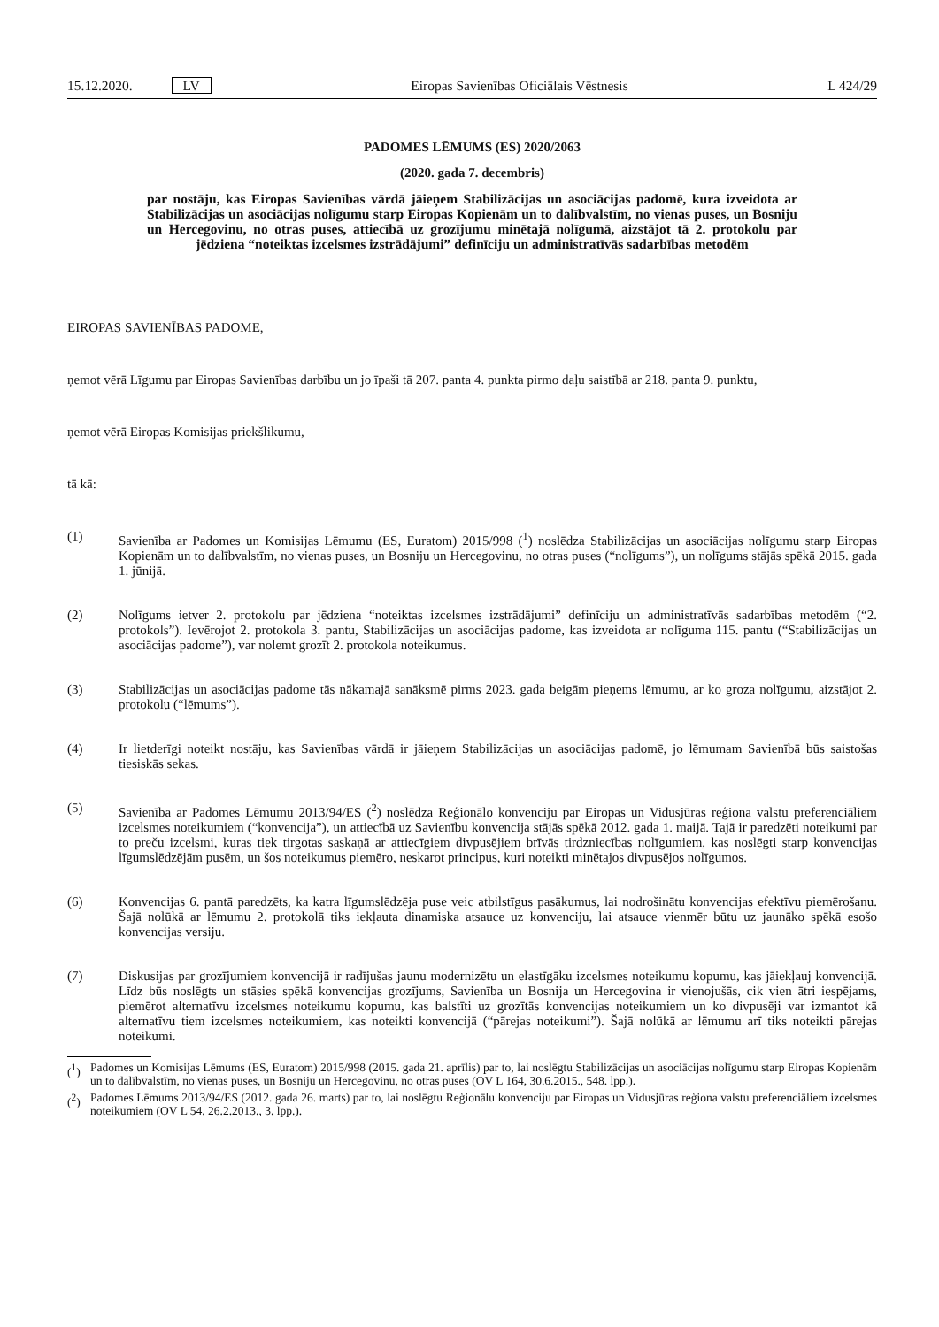15.12.2020. LV
Eiropas Savienības Oficiālais Vēstnesis
L 424/29
PADOMES LĒMUMS (ES) 2020/2063
(2020. gada 7. decembris)
par nostāju, kas Eiropas Savienības vārdā jāieņem Stabilizācijas un asociācijas padomē, kura izveidota ar Stabilizācijas un asociācijas nolīgumu starp Eiropas Kopienām un to dalībvalstīm, no vienas puses, un Bosniju un Hercegovinu, no otras puses, attiecībā uz grozījumu minētajā nolīgumā, aizstājot tā 2. protokolu par jēdziena “noteiktas izcelsmes izstrādājumi” definīciju un administratīvās sadarbības metodēm
EIROPAS SAVIENĪBAS PADOME,
ņemot vērā Līgumu par Eiropas Savienības darbību un jo īpaši tā 207. panta 4. punkta pirmo daļu saistībā ar 218. panta 9. punktu,
ņemot vērā Eiropas Komisijas priekšlikumu,
tā kā:
(1) Savienība ar Padomes un Komisijas Lēmumu (ES, Euratom) 2015/998 (<sup>1</sup>) noslēdza Stabilizācijas un asociācijas nolīgumu starp Eiropas Kopienām un to dalībvalstīm, no vienas puses, un Bosniju un Hercegovinu, no otras puses (“nolīgums”), un nolīgums stājās spēkā 2015. gada 1. jūnijā.
(2) Nolīgums ietver 2. protokolu par jēdziena “noteiktas izcelsmes izstrādājumi” definīciju un administratīvās sadarbības metodēm (“2. protokols”). Ievērojot 2. protokola 3. pantu, Stabilizācijas un asociācijas padome, kas izveidota ar nolīguma 115. pantu (“Stabilizācijas un asociācijas padome”), var nolemt grozīt 2. protokola noteikumus.
(3) Stabilizācijas un asociācijas padome tās nākamajā sanāksmē pirms 2023. gada beigām pieņems lēmumu, ar ko groza nolīgumu, aizstājot 2. protokolu (“lēmums”).
(4) Ir lietderīgi noteikt nostāju, kas Savienības vārdā ir jāieņem Stabilizācijas un asociācijas padomē, jo lēmumam Savienībā būs saistošas tiesiskās sekas.
(5) Savienība ar Padomes Lēmumu 2013/94/ES (<sup>2</sup>) noslēdza Reģionālo konvenciju par Eiropas un Vidusjūras reģiona valstu preferenciāliem izcelsmes noteikumiem (“konvencija”), un attiecībā uz Savienību konvencija stājās spēkā 2012. gada 1. maijā. Tajā ir paredzēti noteikumi par to preču izcelsmi, kuras tiek tirgotas saskaņā ar attiecīgiem divpusējiem brīvās tirdzniecības nolīgumiem, kas noslēgti starp konvencijas līgumslēdzējām pusēm, un šos noteikumus piemēro, neskarot principus, kuri noteikti minētajos divpusējos nolīgumos.
(6) Konvencijas 6. pantā paredzēts, ka katra līgumslēdzēja puse veic atbilstīgus pasākumus, lai nodrošinātu konvencijas efektīvu piemērošanu. Šajā nolūkā ar lēmumu 2. protokolā tiks iekļauta dinamiska atsauce uz konvenciju, lai atsauce vienmēr būtu uz jaunāko spēkā esošo konvencijas versiju.
(7) Diskusijas par grozījumiem konvencijā ir radījušas jaunu modernizētu un elastīgāku izcelsmes noteikumu kopumu, kas jāiekļauj konvencijā. Līdz būs noslēgts un stāsies spēkā konvencijas grozījums, Savienība un Bosnija un Hercegovina ir vienojušās, cik vien ātri iespējams, piemērot alternatīvu izcelsmes noteikumu kopumu, kas balstīti uz grozītās konvencijas noteikumiem un ko divpusēji var izmantot kā alternatīvu tiem izcelsmes noteikumiem, kas noteikti konvencijā (“pārejas noteikumi”). Šajā nolūkā ar lēmumu arī tiks noteikti pārejas noteikumi.
(<sup>1</sup>) Padomes un Komisijas Lēmums (ES, Euratom) 2015/998 (2015. gada 21. aprīlis) par to, lai noslēgtu Stabilizācijas un asociācijas nolīgumu starp Eiropas Kopienām un to dalībvalstīm, no vienas puses, un Bosniju un Hercegovinu, no otras puses (OV L 164, 30.6.2015., 548. lpp.).
(<sup>2</sup>) Padomes Lēmums 2013/94/ES (2012. gada 26. marts) par to, lai noslēgtu Reģionālu konvenciju par Eiropas un Vidusjūras reģiona valstu preferenciāliem izcelsmes noteikumiem (OV L 54, 26.2.2013., 3. lpp.).